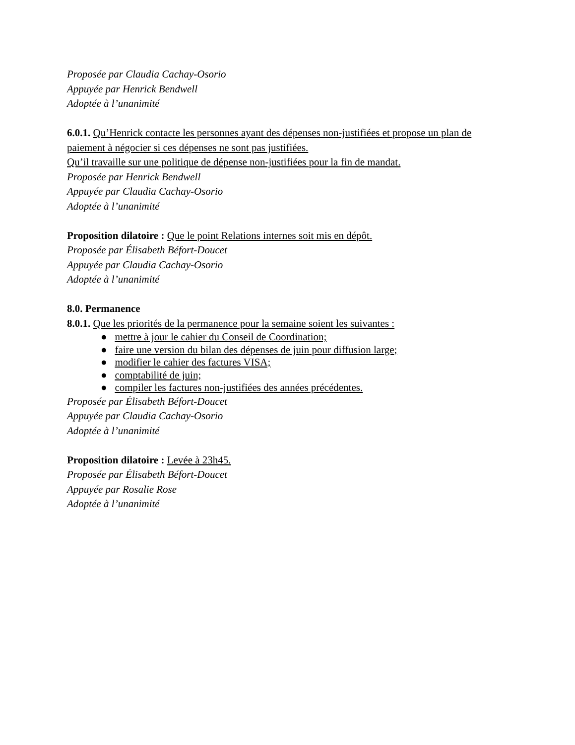Proposée par Claudia Cachay-Osorio
Appuyée par Henrick Bendwell
Adoptée à l’unanimité
6.0.1. Qu’Henrick contacte les personnes ayant des dépenses non-justifiées et propose un plan de paiement à négocier si ces dépenses ne sont pas justifiées.
Qu’il travaille sur une politique de dépense non-justifiées pour la fin de mandat.
Proposée par Henrick Bendwell
Appuyée par Claudia Cachay-Osorio
Adoptée à l’unanimité
Proposition dilatoire : Que le point Relations internes soit mis en dépôt.
Proposée par Élisabeth Béfort-Doucet
Appuyée par Claudia Cachay-Osorio
Adoptée à l’unanimité
8.0. Permanence
8.0.1. Que les priorités de la permanence pour la semaine soient les suivantes :
● mettre à jour le cahier du Conseil de Coordination;
● faire une version du bilan des dépenses de juin pour diffusion large;
● modifier le cahier des factures VISA;
● comptabilité de juin;
● compiler les factures non-justifiées des années précédentes.
Proposée par Élisabeth Béfort-Doucet
Appuyée par Claudia Cachay-Osorio
Adoptée à l’unanimité
Proposition dilatoire : Levée à 23h45.
Proposée par Élisabeth Béfort-Doucet
Appuyée par Rosalie Rose
Adoptée à l’unanimité